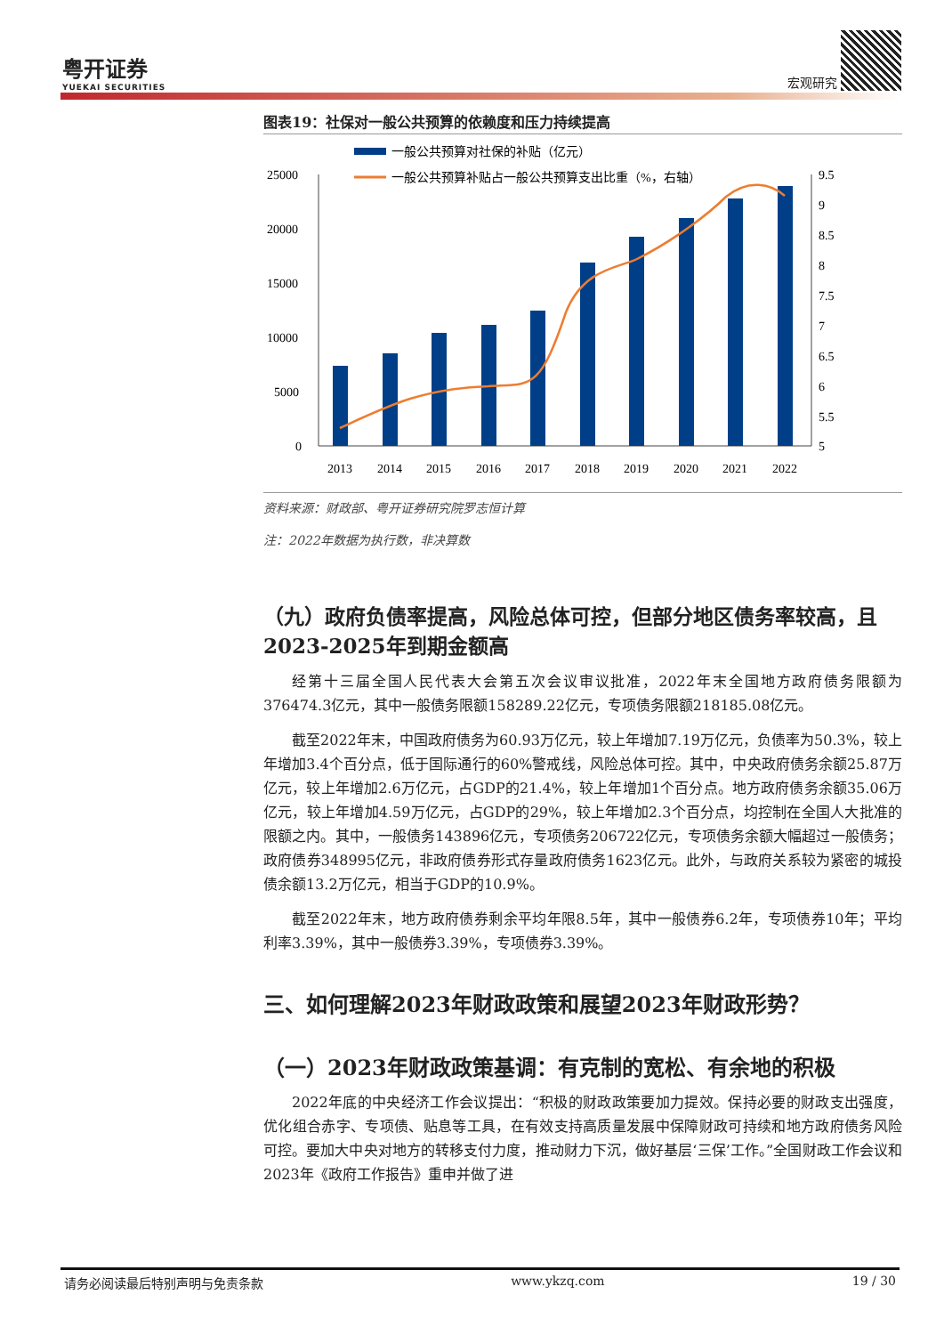粤开证券
YUEKAI SECURITIES
宏观研究
图表19：社保对一般公共预算的依赖度和压力持续提高
一般公共预算对社保的补贴（亿元）
一般公共预算补贴占一般公共预算支出比重（%，右轴）
25000
20000
15000
10000
5000
0
9.5
9
8.5
8
7.5
7
6.5
6
5.5
5
2013
2014
2015
2016
2017
2018
2019
2020
2021
2022
资料来源：财政部、粤开证券研究院罗志恒计算
注：2022年数据为执行数，非决算数
（九）政府负债率提高，风险总体可控，但部分地区债务率较高，且2023-2025年到期金额高
经第十三届全国人民代表大会第五次会议审议批准，2022年末全国地方政府债务限额为376474.3亿元，其中一般债务限额158289.22亿元，专项债务限额218185.08亿元。
截至2022年末，中国政府债务为60.93万亿元，较上年增加7.19万亿元，负债率为50.3%，较上年增加3.4个百分点，低于国际通行的60%警戒线，风险总体可控。其中，中央政府债务余额25.87万亿元，较上年增加2.6万亿元，占GDP的21.4%，较上年增加1个百分点。地方政府债务余额35.06万亿元，较上年增加4.59万亿元，占GDP的29%，较上年增加2.3个百分点，均控制在全国人大批准的限额之内。其中，一般债务143896亿元，专项债务206722亿元，专项债务余额大幅超过一般债务；政府债券348995亿元，非政府债券形式存量政府债务1623亿元。此外，与政府关系较为紧密的城投债余额13.2万亿元，相当于GDP的10.9%。
截至2022年末，地方政府债券剩余平均年限8.5年，其中一般债券6.2年，专项债券10年；平均利率3.39%，其中一般债券3.39%，专项债券3.39%。
三、如何理解2023年财政政策和展望2023年财政形势？
（一）2023年财政政策基调：有克制的宽松、有余地的积极
2022年底的中央经济工作会议提出：“积极的财政政策要加力提效。保持必要的财政支出强度，优化组合赤字、专项债、贴息等工具，在有效支持高质量发展中保障财政可持续和地方政府债务风险可控。要加大中央对地方的转移支付力度，推动财力下沉，做好基层‘三保’工作。”全国财政工作会议和2023年《政府工作报告》重申并做了进
请务必阅读最后特别声明与免责条款 www.ykzq.com 19 / 30